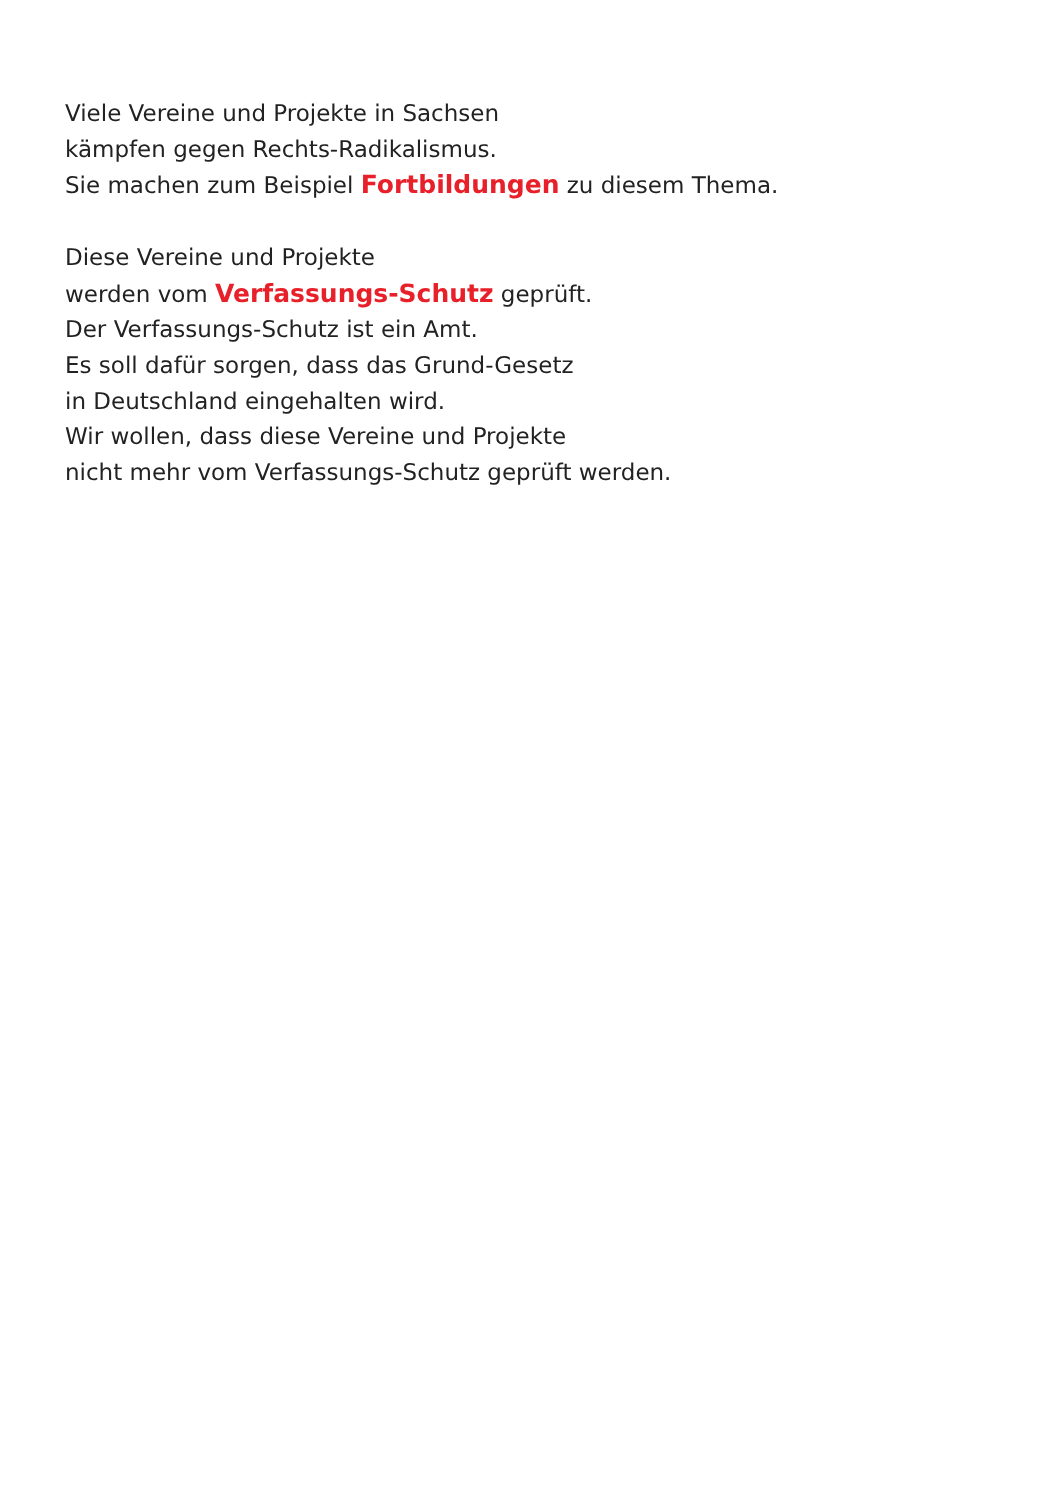Viele Vereine und Projekte in Sachsen
kämpfen gegen Rechts-Radikalismus.
Sie machen zum Beispiel Fortbildungen zu diesem Thema.
Diese Vereine und Projekte
werden vom Verfassungs-Schutz geprüft.
Der Verfassungs-Schutz ist ein Amt.
Es soll dafür sorgen, dass das Grund-Gesetz
in Deutschland eingehalten wird.
Wir wollen, dass diese Vereine und Projekte
nicht mehr vom Verfassungs-Schutz geprüft werden.